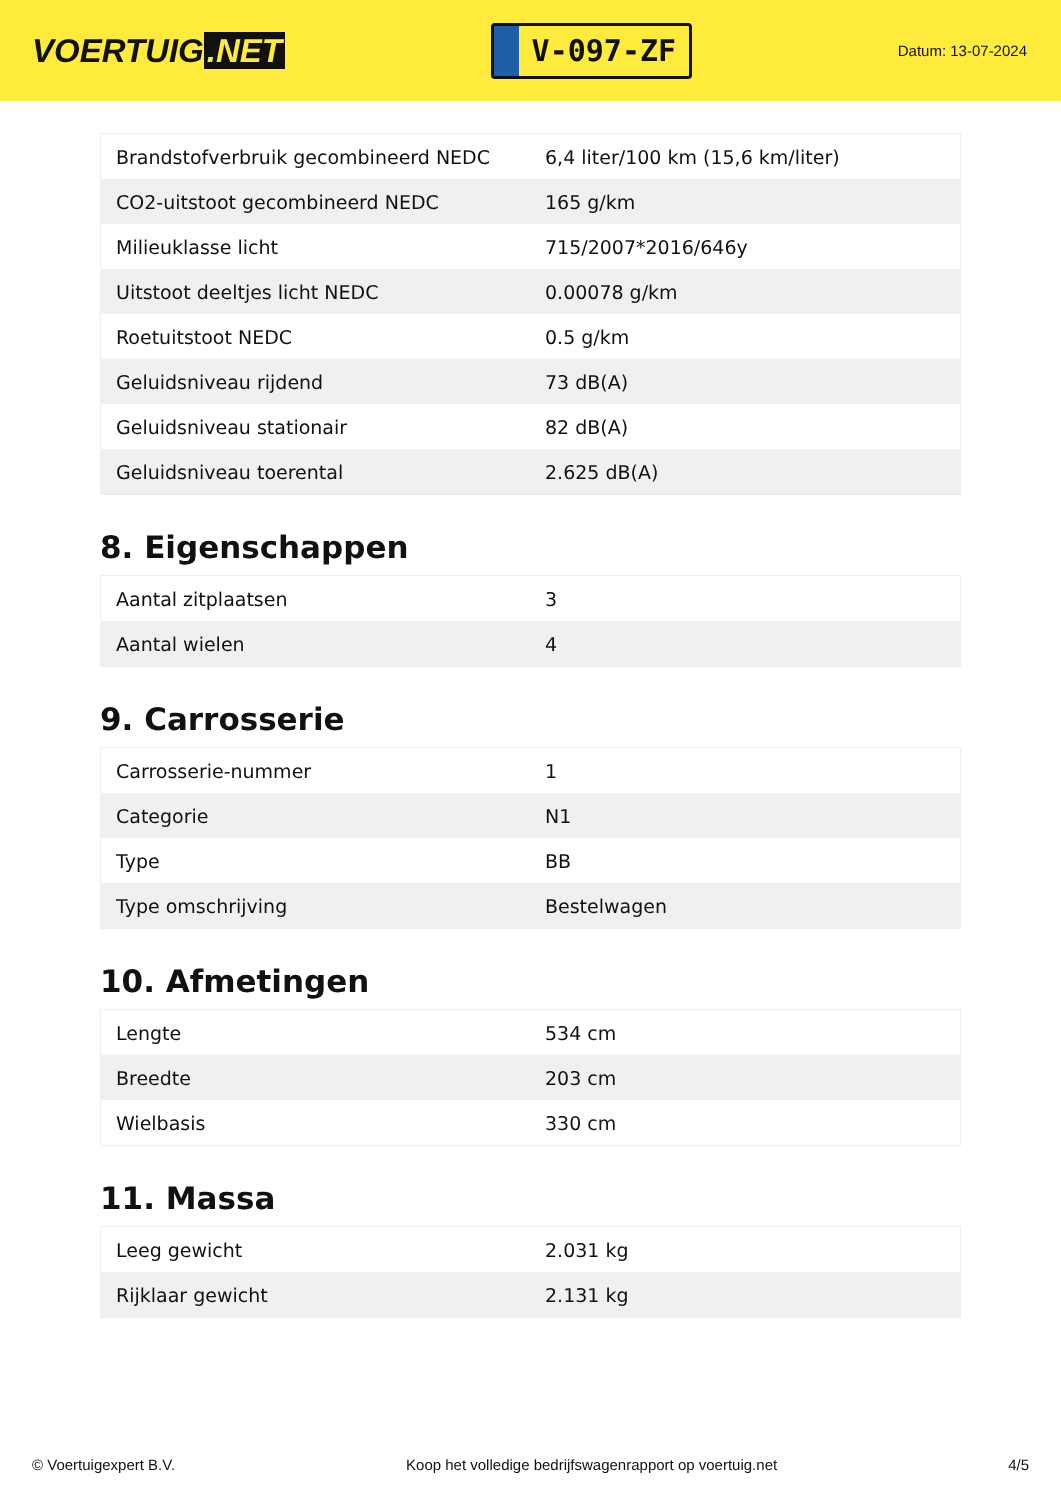VOERTUIG.NET
V-097-ZF
Datum: 13-07-2024
| Brandstofverbruik gecombineerd NEDC | 6,4 liter/100 km (15,6 km/liter) |
| CO2-uitstoot gecombineerd NEDC | 165 g/km |
| Milieuklasse licht | 715/2007*2016/646y |
| Uitstoot deeltjes licht NEDC | 0.00078 g/km |
| Roetuitstoot NEDC | 0.5 g/km |
| Geluidsniveau rijdend | 73 dB(A) |
| Geluidsniveau stationair | 82 dB(A) |
| Geluidsniveau toerental | 2.625 dB(A) |
8. Eigenschappen
| Aantal zitplaatsen | 3 |
| Aantal wielen | 4 |
9. Carrosserie
| Carrosserie-nummer | 1 |
| Categorie | N1 |
| Type | BB |
| Type omschrijving | Bestelwagen |
10. Afmetingen
| Lengte | 534 cm |
| Breedte | 203 cm |
| Wielbasis | 330 cm |
11. Massa
| Leeg gewicht | 2.031 kg |
| Rijklaar gewicht | 2.131 kg |
© Voertuigexpert B.V. Koop het volledige bedrijfswagenrapport op voertuig.net 4/5